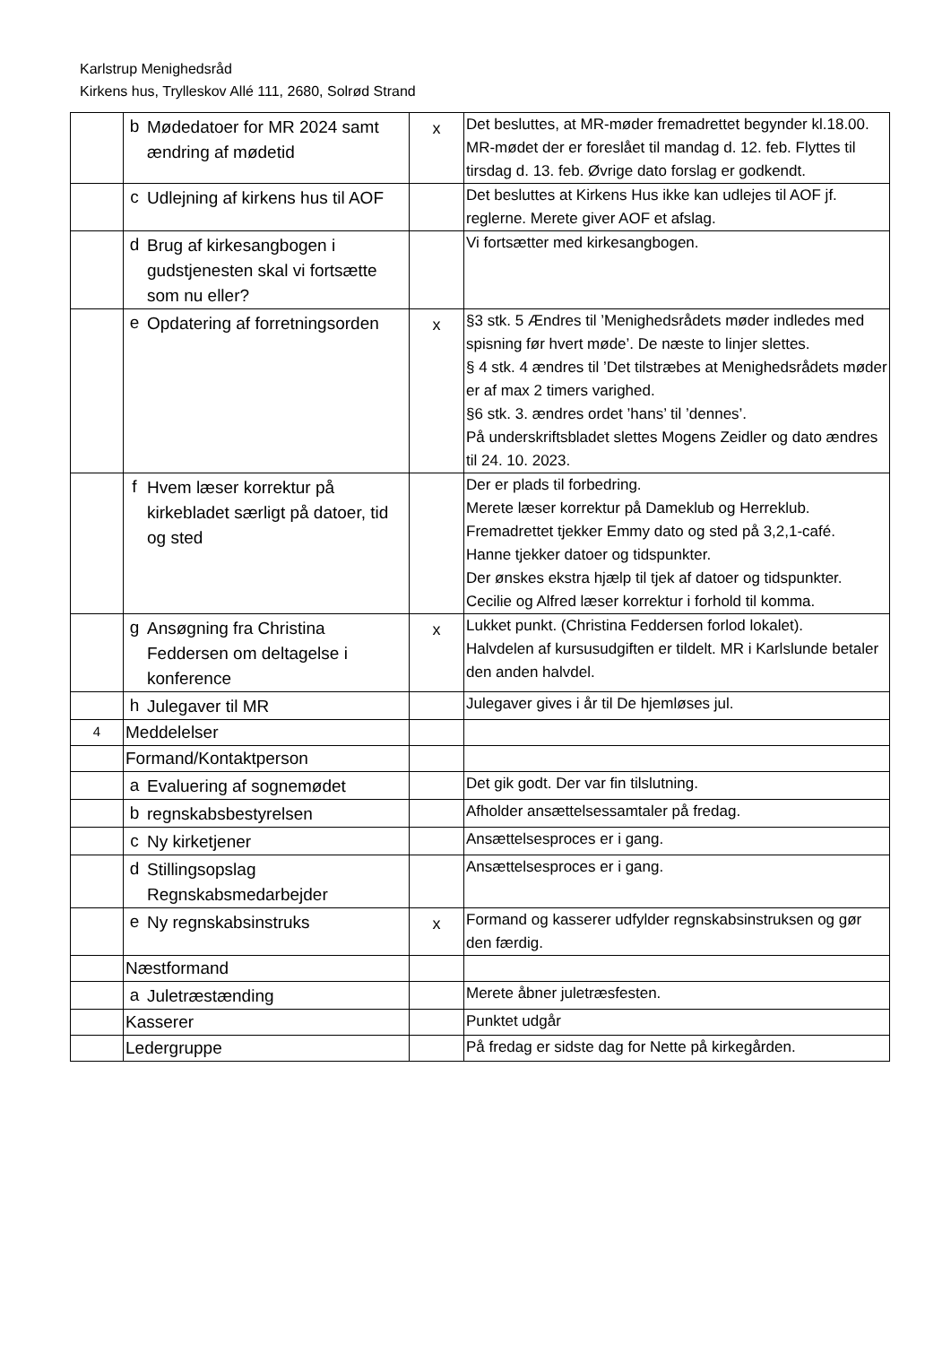Karlstrup Menighedsråd
Kirkens hus, Trylleskov Allé 111, 2680, Solrød Strand
| | b | Mødedatoer for MR 2024 samt ændring af mødetid | x | Det besluttes, at MR-møder fremadrettet begynder kl.18.00. MR-mødet der er foreslået til mandag d. 12. feb. Flyttes til tirsdag d. 13. feb. Øvrige dato forslag er godkendt. |
| | c | Udlejning af kirkens hus til AOF | | Det besluttes at Kirkens Hus ikke kan udlejes til AOF jf. reglerne. Merete giver AOF et afslag. |
| | d | Brug af kirkesangbogen i gudstjenesten skal vi fortsætte som nu eller? | | Vi fortsætter med kirkesangbogen. |
| | e | Opdatering af forretningsorden | x | §3 stk. 5 Ændres til ’Menighedsrådets møder indledes med spisning før hvert møde’. De næste to linjer slettes. § 4 stk. 4 ændres til ’Det tilstræbes at Menighedsrådets møder er af max 2 timers varighed. §6 stk. 3. ændres ordet ’hans’ til ’dennes’. På underskriftsbladet slettes Mogens Zeidler og dato ændres til 24. 10. 2023. |
| | f | Hvem læser korrektur på kirkebladet særligt på datoer, tid og sted | | Der er plads til forbedring. Merete læser korrektur på Dameklub og Herreklub. Fremadrettet tjekker Emmy dato og sted på 3,2,1-café. Hanne tjekker datoer og tidspunkter. Der ønskes ekstra hjælp til tjek af datoer og tidspunkter. Cecilie og Alfred læser korrektur i forhold til komma. |
| | g | Ansøgning fra Christina Feddersen om deltagelse i konference | x | Lukket punkt. (Christina Feddersen forlod lokalet). Halvdelen af kursusudgiften er tildelt. MR i Karlslunde betaler den anden halvdel. |
| | h | Julegaver til MR | | Julegaver gives i år til De hjemløses jul. |
| 4 | Meddelelser | | | |
| | Formand/Kontaktperson | | | |
| | a | Evaluering af sognemødet | | Det gik godt. Der var fin tilslutning. |
| | b | regnskabsbestyrelsen | | Afholder ansættelsessamtaler på fredag. |
| | c | Ny kirketjener | | Ansættelsesproces er i gang. |
| | d | Stillingsopslag Regnskabsmedarbejder | | Ansættelsesproces er i gang. |
| | e | Ny regnskabsinstruks | x | Formand og kasserer udfylder regnskabsinstruksen og gør den færdig. |
| | Næstformand | | | |
| | a | Juletræstænding | | Merete åbner juletræsfesten. |
| | Kasserer | | | Punktet udgår |
| | Ledergruppe | | | På fredag er sidste dag for Nette på kirkegården. |